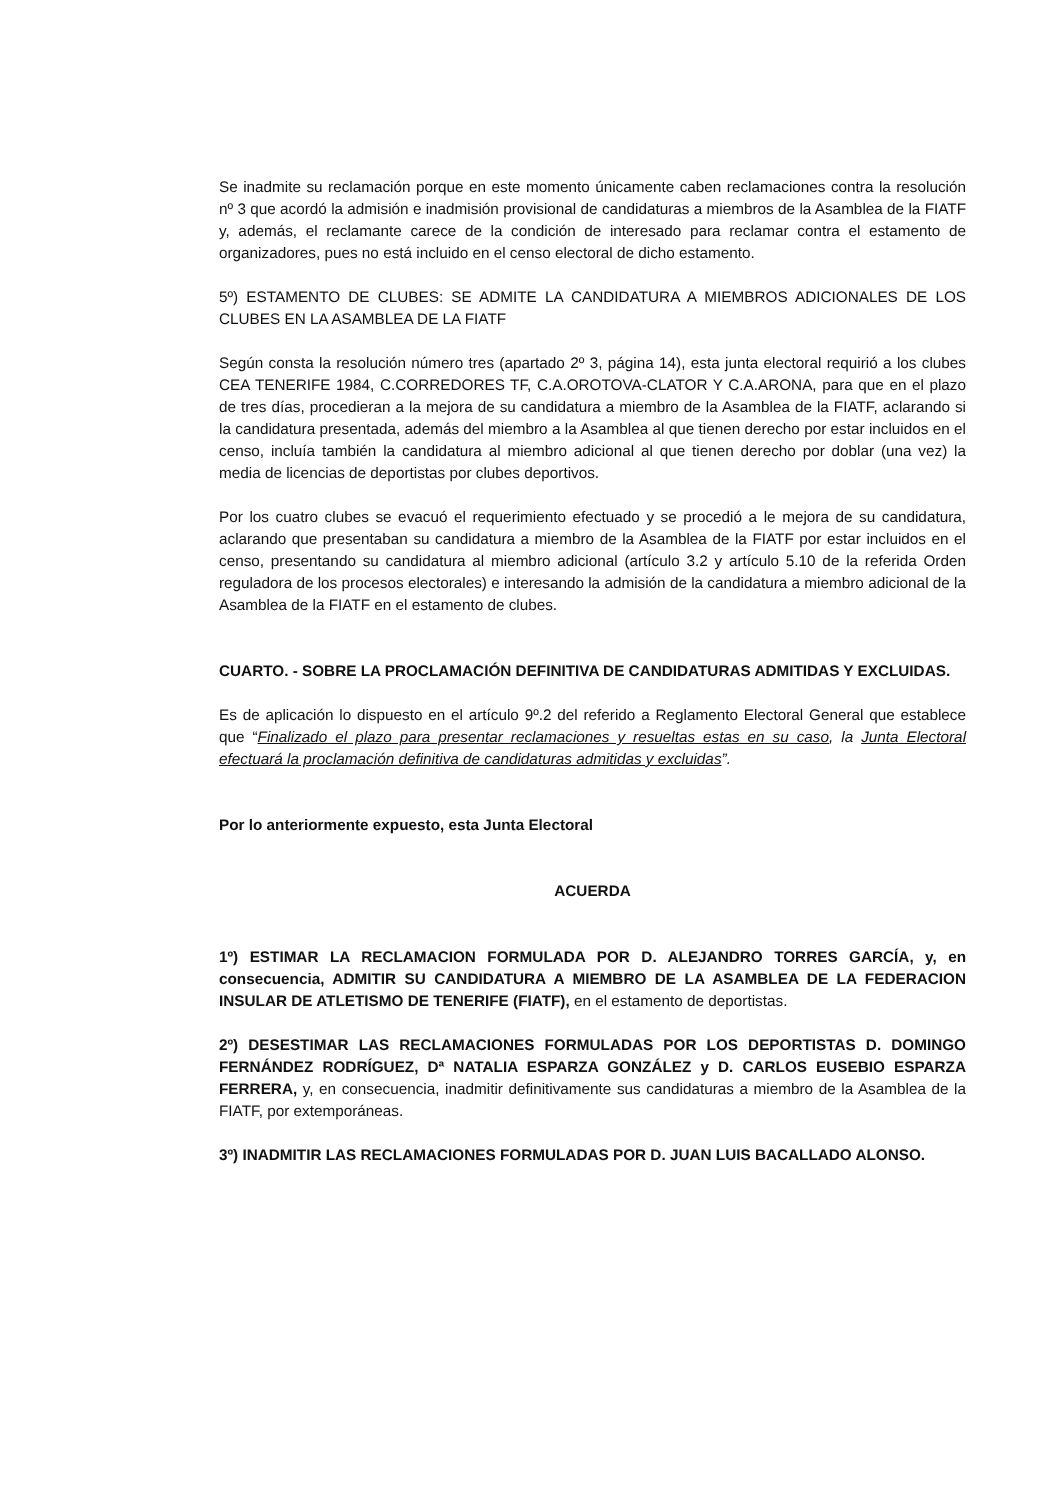Se inadmite su reclamación porque en este momento únicamente caben reclamaciones contra la resolución nº 3 que acordó la admisión e inadmisión provisional de candidaturas a miembros de la Asamblea de la FIATF y, además, el reclamante carece de la condición de interesado para reclamar contra el estamento de organizadores, pues no está incluido en el censo electoral de dicho estamento.
5º) ESTAMENTO DE CLUBES: SE ADMITE LA CANDIDATURA A MIEMBROS ADICIONALES DE LOS CLUBES EN LA ASAMBLEA DE LA FIATF
Según consta la resolución número tres (apartado 2º 3, página 14), esta junta electoral requirió a los clubes CEA TENERIFE 1984, C.CORREDORES TF, C.A.OROTOVA-CLATOR Y C.A.ARONA, para que en el plazo de tres días, procedieran a la mejora de su candidatura a miembro de la Asamblea de la FIATF, aclarando si la candidatura presentada, además del miembro a la Asamblea al que tienen derecho por estar incluidos en el censo, incluía también la candidatura al miembro adicional al que tienen derecho por doblar (una vez) la media de licencias de deportistas por clubes deportivos.
Por los cuatro clubes se evacuó el requerimiento efectuado y se procedió a le mejora de su candidatura, aclarando que presentaban su candidatura a miembro de la Asamblea de la FIATF por estar incluidos en el censo, presentando su candidatura al miembro adicional (artículo 3.2 y artículo 5.10 de la referida Orden reguladora de los procesos electorales) e interesando la admisión de la candidatura a miembro adicional de la Asamblea de la FIATF en el estamento de clubes.
CUARTO. - SOBRE LA PROCLAMACIÓN DEFINITIVA DE CANDIDATURAS ADMITIDAS Y EXCLUIDAS.
Es de aplicación lo dispuesto en el artículo 9º.2 del referido a Reglamento Electoral General que establece que “Finalizado el plazo para presentar reclamaciones y resueltas estas en su caso, la Junta Electoral efectuará la proclamación definitiva de candidaturas admitidas y excluidas”.
Por lo anteriormente expuesto, esta Junta Electoral
ACUERDA
1º) ESTIMAR LA RECLAMACION FORMULADA POR D. ALEJANDRO TORRES GARCÍA, y, en consecuencia, ADMITIR SU CANDIDATURA A MIEMBRO DE LA ASAMBLEA DE LA FEDERACION INSULAR DE ATLETISMO DE TENERIFE (FIATF), en el estamento de deportistas.
2º) DESESTIMAR LAS RECLAMACIONES FORMULADAS POR LOS DEPORTISTAS D. DOMINGO FERNÁNDEZ RODRÍGUEZ, Dª NATALIA ESPARZA GONZÁLEZ y D. CARLOS EUSEBIO ESPARZA FERRERA, y, en consecuencia, inadmitir definitivamente sus candidaturas a miembro de la Asamblea de la FIATF, por extemporáneas.
3º) INADMITIR LAS RECLAMACIONES FORMULADAS POR D. JUAN LUIS BACALLADO ALONSO.